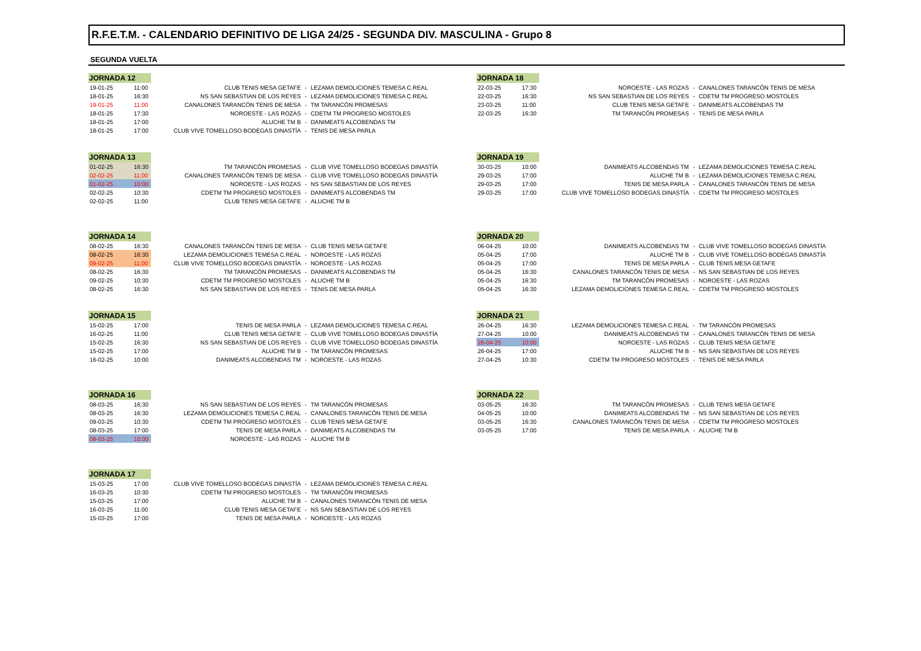R.F.E.T.M. - CALENDARIO DEFINITIVO DE LIGA 24/25 - SEGUNDA DIV. MASCULINA - Grupo 8
SEGUNDA VUELTA
| JORNADA 12 | | | | |
| --- | --- | --- | --- | --- |
| 19-01-25 | 11:00 | CLUB TENIS MESA GETAFE | - | LEZAMA DEMOLICIONES TEMESA C.REAL |
| 18-01-25 | 16:30 | NS SAN SEBASTIAN DE LOS REYES | - | LEZAMA DEMOLICIONES TEMESA C.REAL |
| 19-01-25 | 11:00 | CANALONES TARANCÓN TENIS DE MESA | - | TM TARANCÓN PROMESAS |
| 18-01-25 | 17:30 | NOROESTE - LAS ROZAS | - | CDETM TM PROGRESO MOSTOLES |
| 18-01-25 | 17:00 | ALUCHE TM B | - | DANIMEATS ALCOBENDAS TM |
| 18-01-25 | 17:00 | CLUB VIVE TOMELLOSO BODEGAS DINASTÍA | - | TENIS DE MESA PARLA |
| JORNADA 13 | | | | |
| --- | --- | --- | --- | --- |
| 01-02-25 | 16:30 | TM TARANCÓN PROMESAS | - | CLUB VIVE TOMELLOSO BODEGAS DINASTÍA |
| 02-02-25 | 11:00 | CANALONES TARANCÓN TENIS DE MESA | - | CLUB VIVE TOMELLOSO BODEGAS DINASTÍA |
| 01-02-25 | 10:00 | NOROESTE - LAS ROZAS | - | NS SAN SEBASTIAN DE LOS REYES |
| 02-02-25 | 10:30 | CDETM TM PROGRESO MOSTOLES | - | DANIMEATS ALCOBENDAS TM |
| 02-02-25 | 11:00 | CLUB TENIS MESA GETAFE | - | ALUCHE TM B |
| JORNADA 14 | | | | |
| --- | --- | --- | --- | --- |
| 08-02-25 | 16:30 | CANALONES TARANCÓN TENIS DE MESA | - | CLUB TENIS MESA GETAFE |
| 08-02-25 | 16:30 | LEZAMA DEMOLICIONES TEMESA C.REAL | - | NOROESTE - LAS ROZAS |
| 09-02-25 | 11:00 | CLUB VIVE TOMELLOSO BODEGAS DINASTÍA | - | NOROESTE - LAS ROZAS |
| 08-02-25 | 16:30 | TM TARANCÓN PROMESAS | - | DANIMEATS ALCOBENDAS TM |
| 09-02-25 | 10:30 | CDETM TM PROGRESO MOSTOLES | - | ALUCHE TM B |
| 08-02-25 | 16:30 | NS SAN SEBASTIAN DE LOS REYES | - | TENIS DE MESA PARLA |
| JORNADA 15 | | | | |
| --- | --- | --- | --- | --- |
| 15-02-25 | 17:00 | TENIS DE MESA PARLA | - | LEZAMA DEMOLICIONES TEMESA C.REAL |
| 16-02-25 | 11:00 | CLUB TENIS MESA GETAFE | - | CLUB VIVE TOMELLOSO BODEGAS DINASTÍA |
| 15-02-25 | 16:30 | NS SAN SEBASTIAN DE LOS REYES | - | CLUB VIVE TOMELLOSO BODEGAS DINASTÍA |
| 15-02-25 | 17:00 | ALUCHE TM B | - | TM TARANCÓN PROMESAS |
| 16-02-25 | 10:00 | DANIMEATS ALCOBENDAS TM | - | NOROESTE - LAS ROZAS |
| JORNADA 16 | | | | |
| --- | --- | --- | --- | --- |
| 08-03-25 | 16:30 | NS SAN SEBASTIAN DE LOS REYES | - | TM TARANCÓN PROMESAS |
| 08-03-25 | 16:30 | LEZAMA DEMOLICIONES TEMESA C.REAL | - | CANALONES TARANCÓN TENIS DE MESA |
| 09-03-25 | 10:30 | CDETM TM PROGRESO MOSTOLES | - | CLUB TENIS MESA GETAFE |
| 08-03-25 | 17:00 | TENIS DE MESA PARLA | - | DANIMEATS ALCOBENDAS TM |
| 08-03-25 | 10:00 | NOROESTE - LAS ROZAS | - | ALUCHE TM B |
| JORNADA 17 | | | | |
| --- | --- | --- | --- | --- |
| 15-03-25 | 17:00 | CLUB VIVE TOMELLOSO BODEGAS DINASTÍA | - | LEZAMA DEMOLICIONES TEMESA C.REAL |
| 16-03-25 | 10:30 | CDETM TM PROGRESO MOSTOLES | - | TM TARANCÓN PROMESAS |
| 15-03-25 | 17:00 | ALUCHE TM B | - | CANALONES TARANCÓN TENIS DE MESA |
| 16-03-25 | 11:00 | CLUB TENIS MESA GETAFE | - | NS SAN SEBASTIAN DE LOS REYES |
| 15-03-25 | 17:00 | TENIS DE MESA PARLA | - | NOROESTE - LAS ROZAS |
| JORNADA 18 | | | | |
| --- | --- | --- | --- | --- |
| 22-03-25 | 17:30 | NOROESTE - LAS ROZAS | - | CANALONES TARANCÓN TENIS DE MESA |
| 22-03-25 | 16:30 | NS SAN SEBASTIAN DE LOS REYES | - | CDETM TM PROGRESO MOSTOLES |
| 23-03-25 | 11:00 | CLUB TENIS MESA GETAFE | - | DANIMEATS ALCOBENDAS TM |
| 22-03-25 | 16:30 | TM TARANCÓN PROMESAS | - | TENIS DE MESA PARLA |
| JORNADA 19 | | | | |
| --- | --- | --- | --- | --- |
| 30-03-25 | 10:00 | DANIMEATS ALCOBENDAS TM | - | LEZAMA DEMOLICIONES TEMESA C.REAL |
| 29-03-25 | 17:00 | ALUCHE TM B | - | LEZAMA DEMOLICIONES TEMESA C.REAL |
| 29-03-25 | 17:00 | TENIS DE MESA PARLA | - | CANALONES TARANCÓN TENIS DE MESA |
| 29-03-25 | 17:00 | CLUB VIVE TOMELLOSO BODEGAS DINASTÍA | - | CDETM TM PROGRESO MOSTOLES |
| JORNADA 20 | | | | |
| --- | --- | --- | --- | --- |
| 06-04-25 | 10:00 | DANIMEATS ALCOBENDAS TM | - | CLUB VIVE TOMELLOSO BODEGAS DINASTÍA |
| 05-04-25 | 17:00 | ALUCHE TM B | - | CLUB VIVE TOMELLOSO BODEGAS DINASTÍA |
| 05-04-25 | 17:00 | TENIS DE MESA PARLA | - | CLUB TENIS MESA GETAFE |
| 05-04-25 | 16:30 | CANALONES TARANCÓN TENIS DE MESA | - | NS SAN SEBASTIAN DE LOS REYES |
| 05-04-25 | 16:30 | TM TARANCÓN PROMESAS | - | NOROESTE - LAS ROZAS |
| 05-04-25 | 16:30 | LEZAMA DEMOLICIONES TEMESA C.REAL | - | CDETM TM PROGRESO MOSTOLES |
| JORNADA 21 | | | | |
| --- | --- | --- | --- | --- |
| 26-04-25 | 16:30 | LEZAMA DEMOLICIONES TEMESA C.REAL | - | TM TARANCÓN PROMESAS |
| 27-04-25 | 10:00 | DANIMEATS ALCOBENDAS TM | - | CANALONES TARANCÓN TENIS DE MESA |
| 26-04-25 | 10:00 | NOROESTE - LAS ROZAS | - | CLUB TENIS MESA GETAFE |
| 26-04-25 | 17:00 | ALUCHE TM B | - | NS SAN SEBASTIAN DE LOS REYES |
| 27-04-25 | 10:30 | CDETM TM PROGRESO MOSTOLES | - | TENIS DE MESA PARLA |
| JORNADA 22 | | | | |
| --- | --- | --- | --- | --- |
| 03-05-25 | 16:30 | TM TARANCÓN PROMESAS | - | CLUB TENIS MESA GETAFE |
| 04-05-25 | 10:00 | DANIMEATS ALCOBENDAS TM | - | NS SAN SEBASTIAN DE LOS REYES |
| 03-05-25 | 16:30 | CANALONES TARANCÓN TENIS DE MESA | - | CDETM TM PROGRESO MOSTOLES |
| 03-05-25 | 17:00 | TENIS DE MESA PARLA | - | ALUCHE TM B |